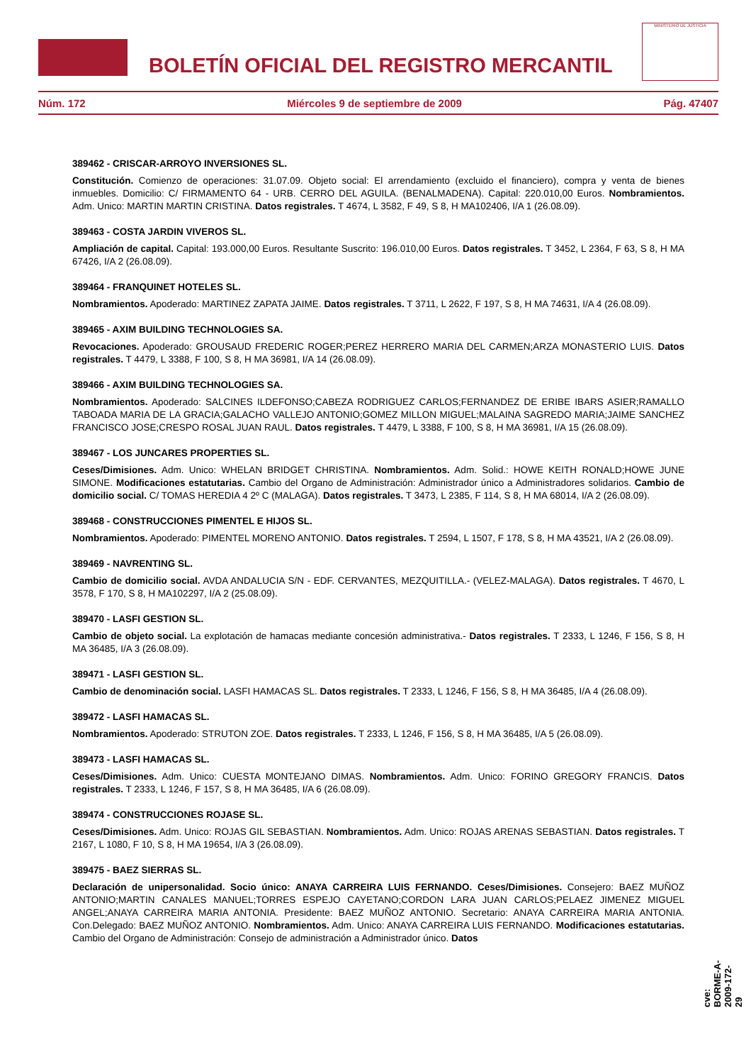BOLETÍN OFICIAL DEL REGISTRO MERCANTIL
MINISTERIO DE JUSTICIA
Núm. 172 Miércoles 9 de septiembre de 2009 Pág. 47407
389462 - CRISCAR-ARROYO INVERSIONES SL.
Constitución. Comienzo de operaciones: 31.07.09. Objeto social: El arrendamiento (excluido el financiero), compra y venta de bienes inmuebles. Domicilio: C/ FIRMAMENTO 64 - URB. CERRO DEL AGUILA. (BENALMADENA). Capital: 220.010,00 Euros. Nombramientos. Adm. Unico: MARTIN MARTIN CRISTINA. Datos registrales. T 4674, L 3582, F 49, S 8, H MA102406, I/A 1 (26.08.09).
389463 - COSTA JARDIN VIVEROS SL.
Ampliación de capital. Capital: 193.000,00 Euros. Resultante Suscrito: 196.010,00 Euros. Datos registrales. T 3452, L 2364, F 63, S 8, H MA 67426, I/A 2 (26.08.09).
389464 - FRANQUINET HOTELES SL.
Nombramientos. Apoderado: MARTINEZ ZAPATA JAIME. Datos registrales. T 3711, L 2622, F 197, S 8, H MA 74631, I/A 4 (26.08.09).
389465 - AXIM BUILDING TECHNOLOGIES SA.
Revocaciones. Apoderado: GROUSAUD FREDERIC ROGER;PEREZ HERRERO MARIA DEL CARMEN;ARZA MONASTERIO LUIS. Datos registrales. T 4479, L 3388, F 100, S 8, H MA 36981, I/A 14 (26.08.09).
389466 - AXIM BUILDING TECHNOLOGIES SA.
Nombramientos. Apoderado: SALCINES ILDEFONSO;CABEZA RODRIGUEZ CARLOS;FERNANDEZ DE ERIBE IBARS ASIER;RAMALLO TABOADA MARIA DE LA GRACIA;GALACHO VALLEJO ANTONIO;GOMEZ MILLON MIGUEL;MALAINA SAGREDO MARIA;JAIME SANCHEZ FRANCISCO JOSE;CRESPO ROSAL JUAN RAUL. Datos registrales. T 4479, L 3388, F 100, S 8, H MA 36981, I/A 15 (26.08.09).
389467 - LOS JUNCARES PROPERTIES SL.
Ceses/Dimisiones. Adm. Unico: WHELAN BRIDGET CHRISTINA. Nombramientos. Adm. Solid.: HOWE KEITH RONALD;HOWE JUNE SIMONE. Modificaciones estatutarias. Cambio del Organo de Administración: Administrador único a Administradores solidarios. Cambio de domicilio social. C/ TOMAS HEREDIA 4 2º C (MALAGA). Datos registrales. T 3473, L 2385, F 114, S 8, H MA 68014, I/A 2 (26.08.09).
389468 - CONSTRUCCIONES PIMENTEL E HIJOS SL.
Nombramientos. Apoderado: PIMENTEL MORENO ANTONIO. Datos registrales. T 2594, L 1507, F 178, S 8, H MA 43521, I/A 2 (26.08.09).
389469 - NAVRENTING SL.
Cambio de domicilio social. AVDA ANDALUCIA S/N - EDF. CERVANTES, MEZQUITILLA.- (VELEZ-MALAGA). Datos registrales. T 4670, L 3578, F 170, S 8, H MA102297, I/A 2 (25.08.09).
389470 - LASFI GESTION SL.
Cambio de objeto social. La explotación de hamacas mediante concesión administrativa.- Datos registrales. T 2333, L 1246, F 156, S 8, H MA 36485, I/A 3 (26.08.09).
389471 - LASFI GESTION SL.
Cambio de denominación social. LASFI HAMACAS SL. Datos registrales. T 2333, L 1246, F 156, S 8, H MA 36485, I/A 4 (26.08.09).
389472 - LASFI HAMACAS SL.
Nombramientos. Apoderado: STRUTON ZOE. Datos registrales. T 2333, L 1246, F 156, S 8, H MA 36485, I/A 5 (26.08.09).
389473 - LASFI HAMACAS SL.
Ceses/Dimisiones. Adm. Unico: CUESTA MONTEJANO DIMAS. Nombramientos. Adm. Unico: FORINO GREGORY FRANCIS. Datos registrales. T 2333, L 1246, F 157, S 8, H MA 36485, I/A 6 (26.08.09).
389474 - CONSTRUCCIONES ROJASE SL.
Ceses/Dimisiones. Adm. Unico: ROJAS GIL SEBASTIAN. Nombramientos. Adm. Unico: ROJAS ARENAS SEBASTIAN. Datos registrales. T 2167, L 1080, F 10, S 8, H MA 19654, I/A 3 (26.08.09).
389475 - BAEZ SIERRAS SL.
Declaración de unipersonalidad. Socio único: ANAYA CARREIRA LUIS FERNANDO. Ceses/Dimisiones. Consejero: BAEZ MUÑOZ ANTONIO;MARTIN CANALES MANUEL;TORRES ESPEJO CAYETANO;CORDON LARA JUAN CARLOS;PELAEZ JIMENEZ MIGUEL ANGEL;ANAYA CARREIRA MARIA ANTONIA. Presidente: BAEZ MUÑOZ ANTONIO. Secretario: ANAYA CARREIRA MARIA ANTONIA. Con.Delegado: BAEZ MUÑOZ ANTONIO. Nombramientos. Adm. Unico: ANAYA CARREIRA LUIS FERNANDO. Modificaciones estatutarias. Cambio del Organo de Administración: Consejo de administración a Administrador único. Datos
cve: BORME-A-2009-172-29